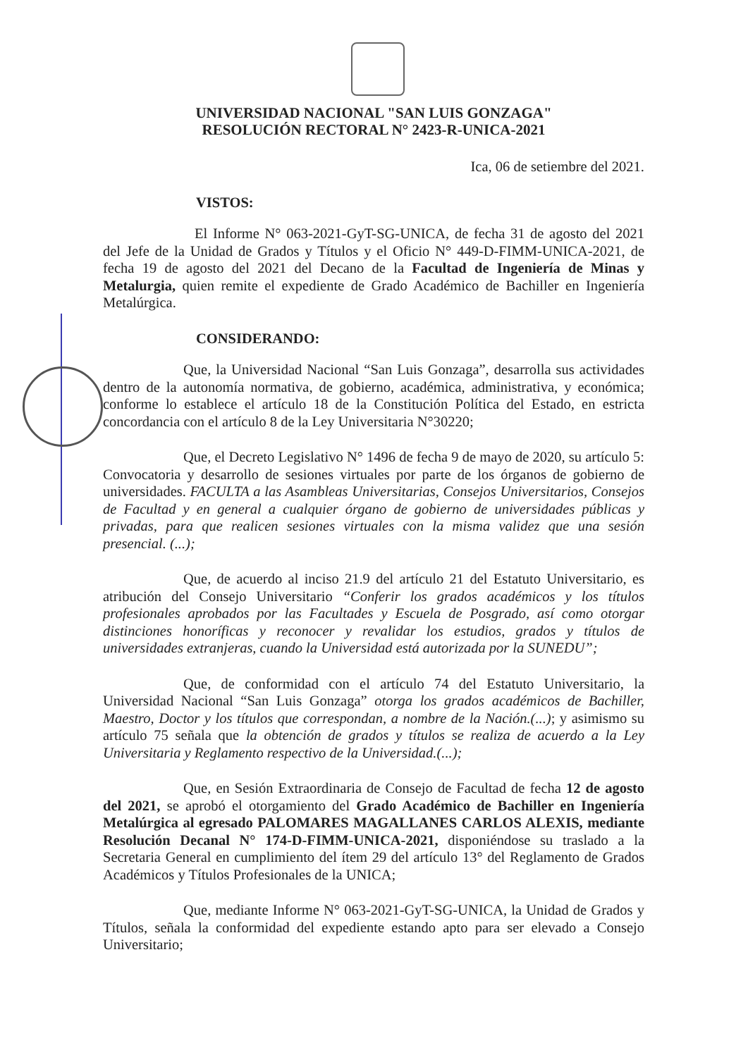UNIVERSIDAD NACIONAL "SAN LUIS GONZAGA"
RESOLUCIÓN RECTORAL N° 2423-R-UNICA-2021
Ica, 06 de setiembre del 2021.
VISTOS:
El Informe N° 063-2021-GyT-SG-UNICA, de fecha 31 de agosto del 2021 del Jefe de la Unidad de Grados y Títulos y el Oficio N° 449-D-FIMM-UNICA-2021, de fecha 19 de agosto del 2021 del Decano de la Facultad de Ingeniería de Minas y Metalurgia, quien remite el expediente de Grado Académico de Bachiller en Ingeniería Metalúrgica.
CONSIDERANDO:
Que, la Universidad Nacional “San Luis Gonzaga”, desarrolla sus actividades dentro de la autonomía normativa, de gobierno, académica, administrativa, y económica; conforme lo establece el artículo 18 de la Constitución Política del Estado, en estricta concordancia con el artículo 8 de la Ley Universitaria N°30220;
Que, el Decreto Legislativo N° 1496 de fecha 9 de mayo de 2020, su artículo 5: Convocatoria y desarrollo de sesiones virtuales por parte de los órganos de gobierno de universidades. FACULTA a las Asambleas Universitarias, Consejos Universitarios, Consejos de Facultad y en general a cualquier órgano de gobierno de universidades públicas y privadas, para que realicen sesiones virtuales con la misma validez que una sesión presencial. (...);
Que, de acuerdo al inciso 21.9 del artículo 21 del Estatuto Universitario, es atribución del Consejo Universitario “Conferir los grados académicos y los títulos profesionales aprobados por las Facultades y Escuela de Posgrado, así como otorgar distinciones honoríficas y reconocer y revalidar los estudios, grados y títulos de universidades extranjeras, cuando la Universidad está autorizada por la SUNEDU”;
Que, de conformidad con el artículo 74 del Estatuto Universitario, la Universidad Nacional “San Luis Gonzaga” otorga los grados académicos de Bachiller, Maestro, Doctor y los títulos que correspondan, a nombre de la Nación.(...); y asimismo su artículo 75 señala que la obtención de grados y títulos se realiza de acuerdo a la Ley Universitaria y Reglamento respectivo de la Universidad.(...);
Que, en Sesión Extraordinaria de Consejo de Facultad de fecha 12 de agosto del 2021, se aprobó el otorgamiento del Grado Académico de Bachiller en Ingeniería Metalúrgica al egresado PALOMARES MAGALLANES CARLOS ALEXIS, mediante Resolución Decanal N° 174-D-FIMM-UNICA-2021, disponiéndose su traslado a la Secretaria General en cumplimiento del ítem 29 del artículo 13° del Reglamento de Grados Académicos y Títulos Profesionales de la UNICA;
Que, mediante Informe N° 063-2021-GyT-SG-UNICA, la Unidad de Grados y Títulos, señala la conformidad del expediente estando apto para ser elevado a Consejo Universitario;